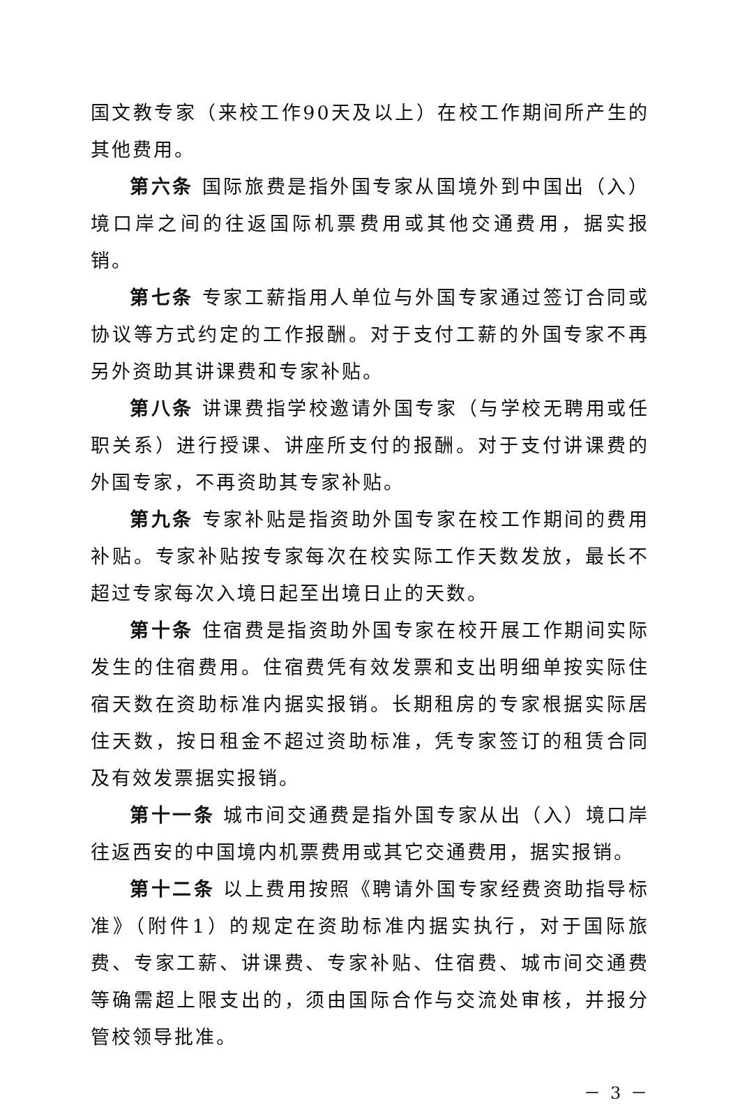国文教专家（来校工作90天及以上）在校工作期间所产生的其他费用。
第六条 国际旅费是指外国专家从国境外到中国出（入）境口岸之间的往返国际机票费用或其他交通费用，据实报销。
第七条 专家工薪指用人单位与外国专家通过签订合同或协议等方式约定的工作报酬。对于支付工薪的外国专家不再另外资助其讲课费和专家补贴。
第八条 讲课费指学校邀请外国专家（与学校无聘用或任职关系）进行授课、讲座所支付的报酬。对于支付讲课费的外国专家，不再资助其专家补贴。
第九条 专家补贴是指资助外国专家在校工作期间的费用补贴。专家补贴按专家每次在校实际工作天数发放，最长不超过专家每次入境日起至出境日止的天数。
第十条 住宿费是指资助外国专家在校开展工作期间实际发生的住宿费用。住宿费凭有效发票和支出明细单按实际住宿天数在资助标准内据实报销。长期租房的专家根据实际居住天数，按日租金不超过资助标准，凭专家签订的租赁合同及有效发票据实报销。
第十一条 城市间交通费是指外国专家从出（入）境口岸往返西安的中国境内机票费用或其它交通费用，据实报销。
第十二条 以上费用按照《聘请外国专家经费资助指导标准》（附件1）的规定在资助标准内据实执行，对于国际旅费、专家工薪、讲课费、专家补贴、住宿费、城市间交通费等确需超上限支出的，须由国际合作与交流处审核，并报分管校领导批准。
－ 3 －